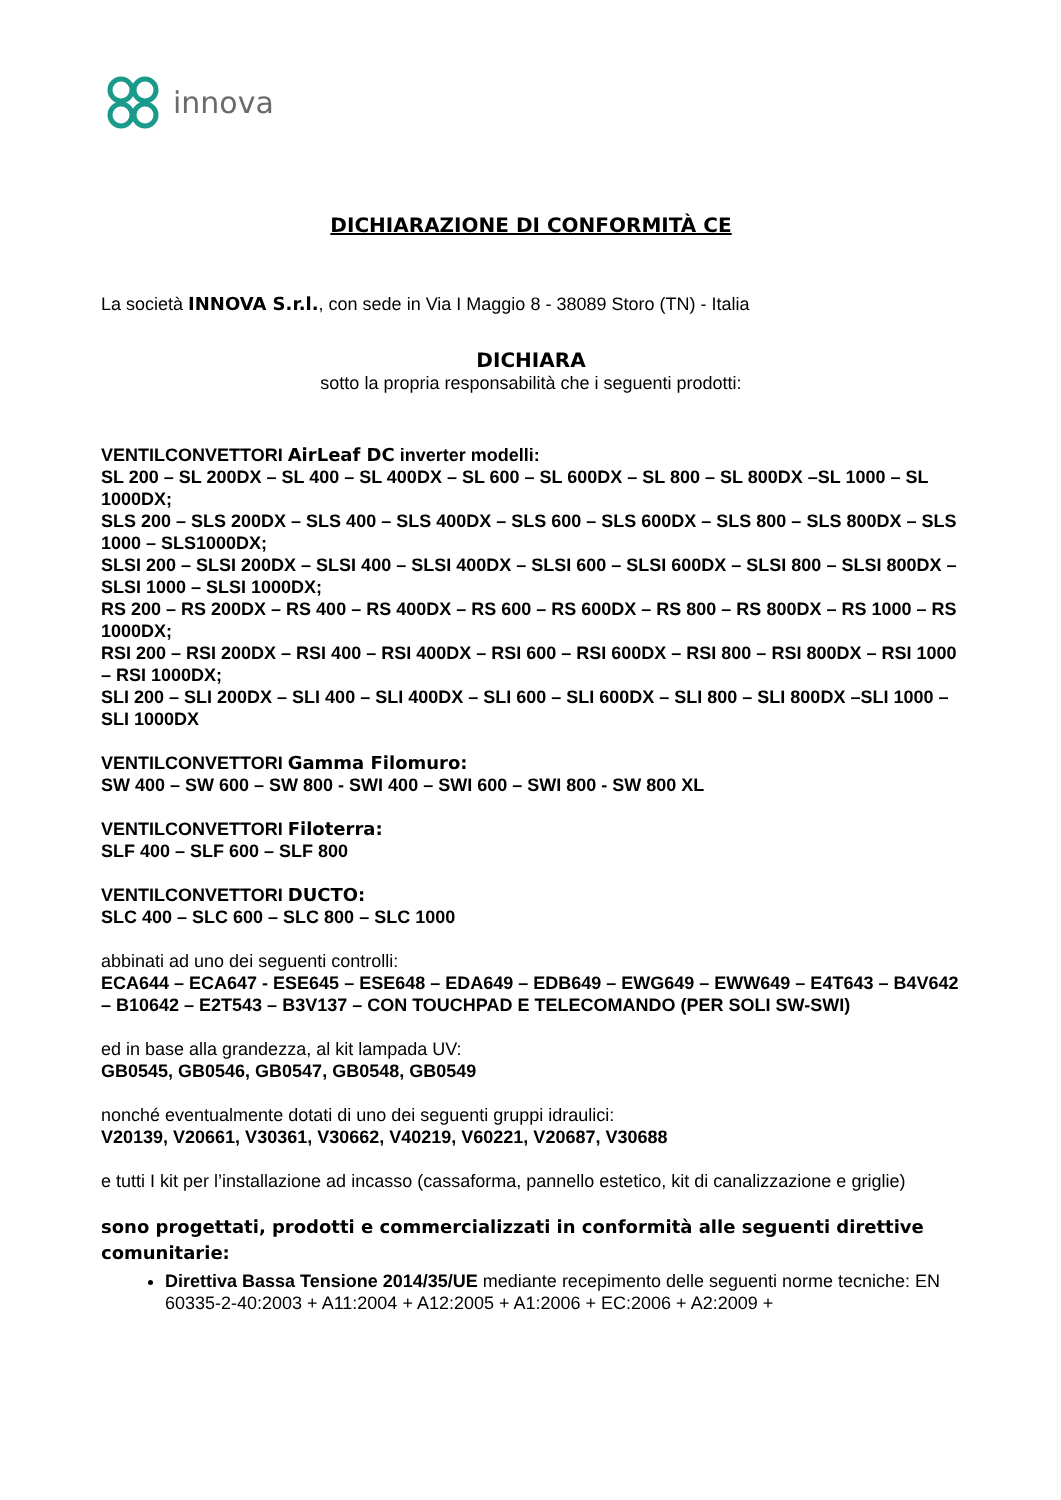innova
DICHIARAZIONE DI CONFORMITÀ CE
La società INNOVA S.r.l., con sede in Via I Maggio 8 - 38089 Storo (TN) - Italia
DICHIARA
sotto la propria responsabilità che i seguenti prodotti:
VENTILCONVETTORI AirLeaf DC inverter modelli:
SL 200 – SL 200DX – SL 400 – SL 400DX – SL 600 – SL 600DX – SL 800 – SL 800DX –SL 1000 – SL 1000DX;
SLS 200 – SLS 200DX – SLS 400 – SLS 400DX – SLS 600 – SLS 600DX – SLS 800 – SLS 800DX – SLS 1000 – SLS1000DX;
SLSI 200 – SLSI 200DX – SLSI 400 – SLSI 400DX – SLSI 600 – SLSI 600DX – SLSI 800 – SLSI 800DX – SLSI 1000 – SLSI 1000DX;
RS 200 – RS 200DX – RS 400 – RS 400DX – RS 600 – RS 600DX – RS 800 – RS 800DX – RS 1000 – RS 1000DX;
RSI 200 – RSI 200DX – RSI 400 – RSI 400DX – RSI 600 – RSI 600DX – RSI 800 – RSI 800DX – RSI 1000 – RSI 1000DX;
SLI 200 – SLI 200DX – SLI 400 – SLI 400DX – SLI 600 – SLI 600DX – SLI 800 – SLI 800DX –SLI 1000 – SLI 1000DX
VENTILCONVETTORI Gamma Filomuro:
SW 400 – SW 600 – SW 800 - SWI 400 – SWI 600 – SWI 800 - SW 800 XL
VENTILCONVETTORI Filoterra:
SLF 400 – SLF 600 – SLF 800
VENTILCONVETTORI DUCTO:
SLC 400 – SLC 600 – SLC 800 – SLC 1000
abbinati ad uno dei seguenti controlli:
ECA644 – ECA647 - ESE645 – ESE648 – EDA649 – EDB649 – EWG649 – EWW649 – E4T643 – B4V642 – B10642 – E2T543 – B3V137 – CON TOUCHPAD E TELECOMANDO (PER SOLI SW-SWI)
ed in base alla grandezza, al kit lampada UV:
GB0545, GB0546, GB0547, GB0548, GB0549
nonché eventualmente dotati di uno dei seguenti gruppi idraulici:
V20139, V20661, V30361, V30662, V40219, V60221, V20687, V30688
e tutti I kit per l’installazione ad incasso (cassaforma, pannello estetico, kit di canalizzazione e griglie)
sono progettati, prodotti e commercializzati in conformità alle seguenti direttive comunitarie:
Direttiva Bassa Tensione 2014/35/UE mediante recepimento delle seguenti norme tecniche: EN 60335-2-40:2003 + A11:2004 + A12:2005 + A1:2006 + EC:2006 + A2:2009 +